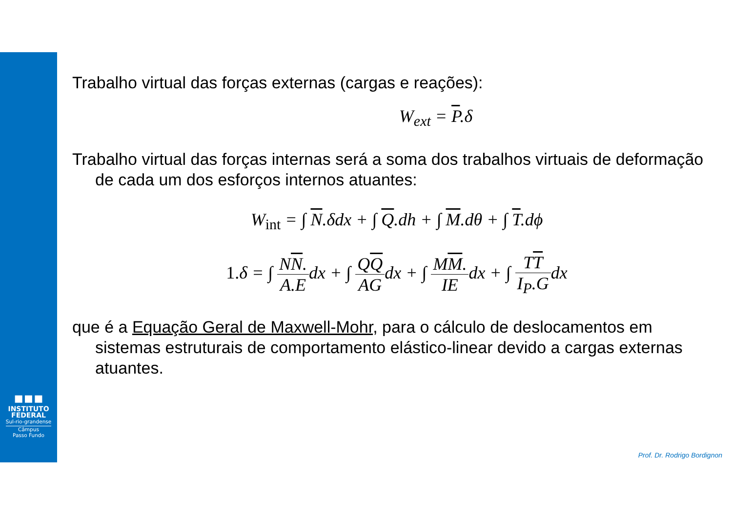▪▪▪
INSTITUTO
FEDERAL
Sul-rio-grandense
Câmpus
Passo Fundo
Trabalho virtual das forças externas (cargas e reações):
W<sub>ext</sub> = P.δ
Trabalho virtual das forças internas será a soma dos trabalhos virtuais de deformação de cada um dos esforços internos atuantes:
W<sub>int</sub> = ∫ N.δdx + ∫ Q.dh + ∫ M.dθ + ∫ T.dϕ
1. δ = ∫ NN. A.Edx + ∫ QQ AGdx + ∫ MM. IEdx + ∫ TT I<sub>P</sub>.Gdx
que é a Equação Geral de Maxwell-Mohr, para o cálculo de deslocamentos em sistemas estruturais de comportamento elástico-linear devido a cargas externas atuantes.
Prof. Dr. Rodrigo Bordignon